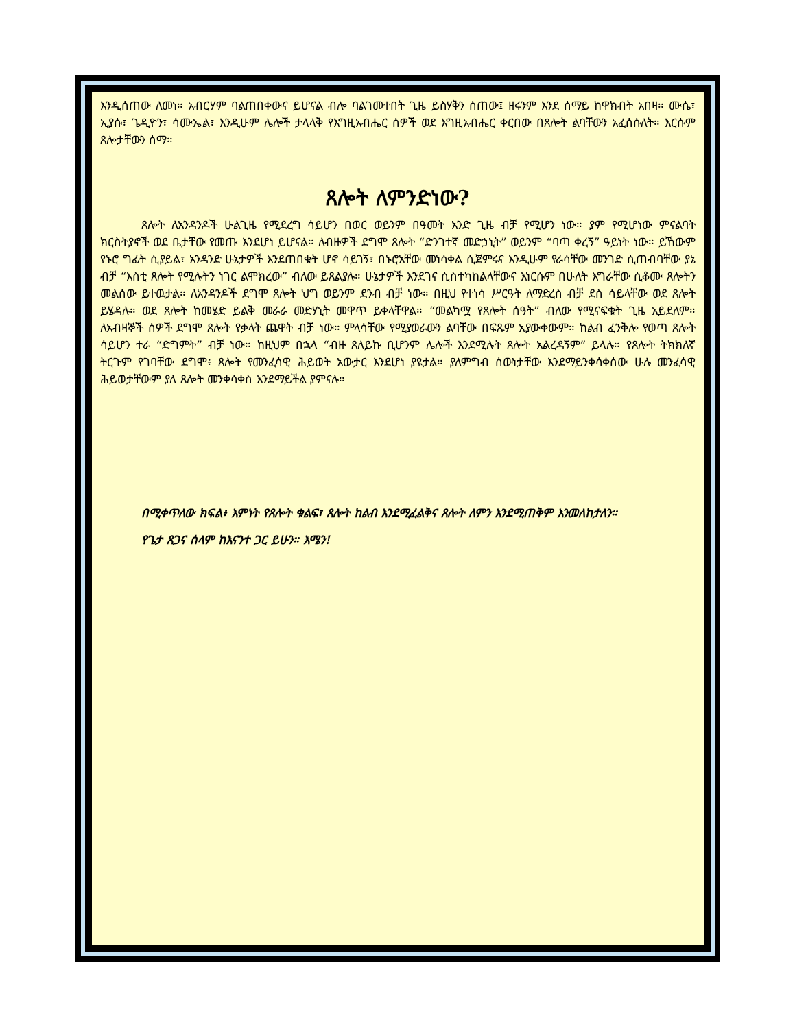እንዲሰጠው ለመነ። አብርሃም ባልጠበቀውና ይሆናል ብሎ ባልገመተበት ጊዜ ይስሃቅን ሰጠው፤ ዘሩንም እንደ ሰማይ ከዋክብት አበዛ። ሙሴ፣ ኢያሱ፣ ጌዲዮን፣ ሳሙኤል፣ እንዲሁም ሌሎች ታላላቅ የእግዚአብሔር ሰዎች ወደ እግዚአብሔር ቀርበው በጸሎት ልባቸውን አፈሰሱለት። እርሱም ጸሎታቸውን ሰማ።
ጸሎት ለምንድነው?
ጸሎት ለአንዳንዶች ሁልጊዜ የሚደረግ ሳይሆን በወር ወይንም በዓመት አንድ ጊዜ ብቻ የሚሆን ነው። ያም የሚሆነው ምናልባት ክርስትያኖች ወደ ቤታቸው የመጡ እንደሆነ ይሆናል። ለብዙዎች ደግሞ ጸሎት “ድንገተኛ መድኃኒት” ወይንም “ባጣ ቀረኝ” ዓይነት ነው። ይኸውም የኑሮ ግፊት ሲያይል፣ አንዳንድ ሁኔታዎች እንደጠበቁት ሆኖ ሳይገኝ፣ በኑሮአቸው መነሳቀል ሲጀምሩና እንዲሁም የራሳቸው መንገድ ሲጠብባቸው ያኔ ብቻ “እስቲ ጸሎት የሚሉትን ነገር ልሞክረው” ብለው ይጸልያሉ። ሁኔታዎች እንደገና ሲስተካከልላቸውና እነርሱም በሁለት እግራቸው ሲቆሙ ጸሎትን መልሰው ይተዉታል። ለአንዳንዶች ደግሞ ጸሎት ህግ ወይንም ደንብ ብቻ ነው። በዚህ የተነሳ ሥርዓት ለማድረስ ብቻ ደስ ሳይላቸው ወደ ጸሎት ይሄዳሉ። ወደ ጸሎት ከመሄድ ይልቅ መራራ መድሃኒት መዋጥ ይቀላቸዋል። “መልካሟ የጸሎት ሰዓት” ብለው የሚናፍቁት ጊዜ አይደለም። ለአብዛኞች ሰዎች ደግሞ ጸሎት የቃላት ጨዋት ብቻ ነው። ምላሳቸው የሚያወራውን ልባቸው በፍጹም አያውቀውም። ከልብ ፈንቅሎ የወጣ ጸሎት ሳይሆን ተራ “ድግምት” ብቻ ነው። ከዚህም በኋላ “ብዙ ጸለይኩ ቢሆንም ሌሎች እንደሚሉት ጸሎት አልረዳኝም” ይላሉ። የጸሎት ትክክለኛ ትርጉም የገባቸው ደግሞ፥ ጸሎት የመንፈሳዊ ሕይወት አውታር እንደሆነ ያዩታል። ያለምግብ ሰውነታቸው እንደማይንቀሳቀሰው ሁሉ መንፈሳዊ ሕይወታቸውም ያለ ጸሎት መንቀሳቀስ እንደማይችል ያምናሉ።
በሚቀጥለው ክፍል፥ እምነት የጸሎት ቁልፍ፣ ጸሎት ከልብ እንደሚፈልቅና ጸሎት ለምን እንደሚጠቅም እንመለከታለን።
የጌታ ጸጋና ሰላም ከእናንተ ጋር ይሁን። እሜን!